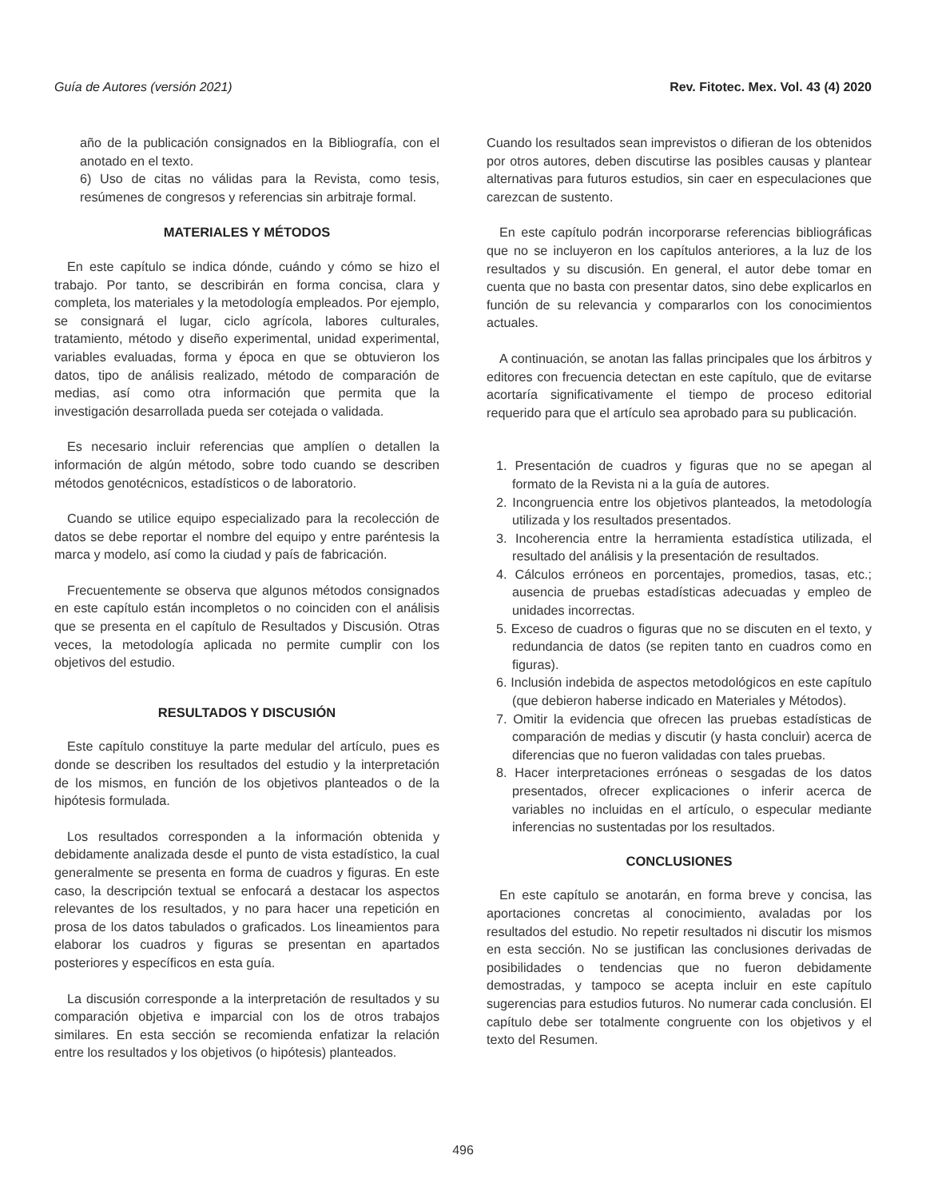Guía de Autores (versión 2021) Rev. Fitotec. Mex. Vol. 43 (4) 2020
año de la publicación consignados en la Bibliografía, con el anotado en el texto.
6) Uso de citas no válidas para la Revista, como tesis, resúmenes de congresos y referencias sin arbitraje formal.
MATERIALES Y MÉTODOS
En este capítulo se indica dónde, cuándo y cómo se hizo el trabajo. Por tanto, se describirán en forma concisa, clara y completa, los materiales y la metodología empleados. Por ejemplo, se consignará el lugar, ciclo agrícola, labores culturales, tratamiento, método y diseño experimental, unidad experimental, variables evaluadas, forma y época en que se obtuvieron los datos, tipo de análisis realizado, método de comparación de medias, así como otra información que permita que la investigación desarrollada pueda ser cotejada o validada.
Es necesario incluir referencias que amplíen o detallen la información de algún método, sobre todo cuando se describen métodos genotécnicos, estadísticos o de laboratorio.
Cuando se utilice equipo especializado para la recolección de datos se debe reportar el nombre del equipo y entre paréntesis la marca y modelo, así como la ciudad y país de fabricación.
Frecuentemente se observa que algunos métodos consignados en este capítulo están incompletos o no coinciden con el análisis que se presenta en el capítulo de Resultados y Discusión. Otras veces, la metodología aplicada no permite cumplir con los objetivos del estudio.
RESULTADOS Y DISCUSIÓN
Este capítulo constituye la parte medular del artículo, pues es donde se describen los resultados del estudio y la interpretación de los mismos, en función de los objetivos planteados o de la hipótesis formulada.
Los resultados corresponden a la información obtenida y debidamente analizada desde el punto de vista estadístico, la cual generalmente se presenta en forma de cuadros y figuras. En este caso, la descripción textual se enfocará a destacar los aspectos relevantes de los resultados, y no para hacer una repetición en prosa de los datos tabulados o graficados. Los lineamientos para elaborar los cuadros y figuras se presentan en apartados posteriores y específicos en esta guía.
La discusión corresponde a la interpretación de resultados y su comparación objetiva e imparcial con los de otros trabajos similares. En esta sección se recomienda enfatizar la relación entre los resultados y los objetivos (o hipótesis) planteados.
Cuando los resultados sean imprevistos o difieran de los obtenidos por otros autores, deben discutirse las posibles causas y plantear alternativas para futuros estudios, sin caer en especulaciones que carezcan de sustento.
En este capítulo podrán incorporarse referencias bibliográficas que no se incluyeron en los capítulos anteriores, a la luz de los resultados y su discusión. En general, el autor debe tomar en cuenta que no basta con presentar datos, sino debe explicarlos en función de su relevancia y compararlos con los conocimientos actuales.
A continuación, se anotan las fallas principales que los árbitros y editores con frecuencia detectan en este capítulo, que de evitarse acortaría significativamente el tiempo de proceso editorial requerido para que el artículo sea aprobado para su publicación.
1. Presentación de cuadros y figuras que no se apegan al formato de la Revista ni a la guía de autores.
2. Incongruencia entre los objetivos planteados, la metodología utilizada y los resultados presentados.
3. Incoherencia entre la herramienta estadística utilizada, el resultado del análisis y la presentación de resultados.
4. Cálculos erróneos en porcentajes, promedios, tasas, etc.; ausencia de pruebas estadísticas adecuadas y empleo de unidades incorrectas.
5. Exceso de cuadros o figuras que no se discuten en el texto, y redundancia de datos (se repiten tanto en cuadros como en figuras).
6. Inclusión indebida de aspectos metodológicos en este capítulo (que debieron haberse indicado en Materiales y Métodos).
7. Omitir la evidencia que ofrecen las pruebas estadísticas de comparación de medias y discutir (y hasta concluir) acerca de diferencias que no fueron validadas con tales pruebas.
8. Hacer interpretaciones erróneas o sesgadas de los datos presentados, ofrecer explicaciones o inferir acerca de variables no incluidas en el artículo, o especular mediante inferencias no sustentadas por los resultados.
CONCLUSIONES
En este capítulo se anotarán, en forma breve y concisa, las aportaciones concretas al conocimiento, avaladas por los resultados del estudio. No repetir resultados ni discutir los mismos en esta sección. No se justifican las conclusiones derivadas de posibilidades o tendencias que no fueron debidamente demostradas, y tampoco se acepta incluir en este capítulo sugerencias para estudios futuros. No numerar cada conclusión. El capítulo debe ser totalmente congruente con los objetivos y el texto del Resumen.
496